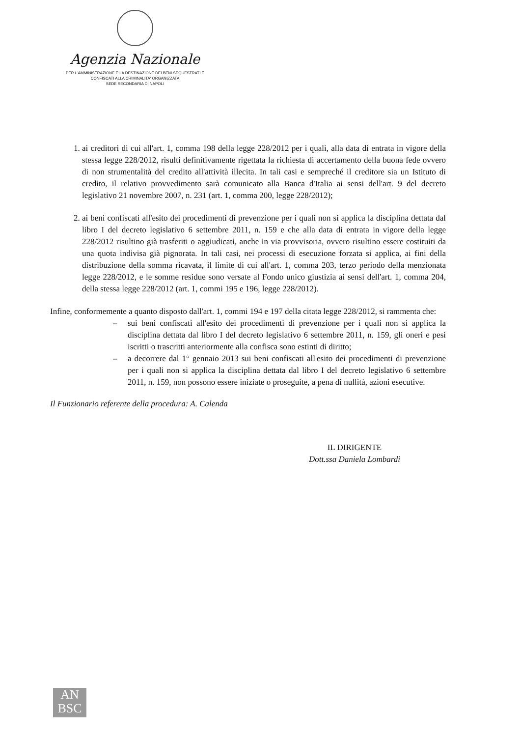Agenzia Nazionale
PER L'AMMINISTRAZIONE E LA DESTINAZIONE DEI BENI SEQUESTRATI E
CONFISCATI ALLA CRIMINALITA' ORGANIZZATA
SEDE SECONDARIA DI NAPOLI
1. ai creditori di cui all'art. 1, comma 198 della legge 228/2012 per i quali, alla data di entrata in vigore della stessa legge 228/2012, risulti definitivamente rigettata la richiesta di accertamento della buona fede ovvero di non strumentalità del credito all'attività illecita. In tali casi e sempreché il creditore sia un Istituto di credito, il relativo provvedimento sarà comunicato alla Banca d'Italia ai sensi dell'art. 9 del decreto legislativo 21 novembre 2007, n. 231 (art. 1, comma 200, legge 228/2012);
2. ai beni confiscati all'esito dei procedimenti di prevenzione per i quali non si applica la disciplina dettata dal libro I del decreto legislativo 6 settembre 2011, n. 159 e che alla data di entrata in vigore della legge 228/2012 risultino già trasferiti o aggiudicati, anche in via provvisoria, ovvero risultino essere costituiti da una quota indivisa già pignorata. In tali casi, nei processi di esecuzione forzata si applica, ai fini della distribuzione della somma ricavata, il limite di cui all'art. 1, comma 203, terzo periodo della menzionata legge 228/2012, e le somme residue sono versate al Fondo unico giustizia ai sensi dell'art. 1, comma 204, della stessa legge 228/2012 (art. 1, commi 195 e 196, legge 228/2012).
Infine, conformemente a quanto disposto dall'art. 1, commi 194 e 197 della citata legge 228/2012, si rammenta che:
– sui beni confiscati all'esito dei procedimenti di prevenzione per i quali non si applica la disciplina dettata dal libro I del decreto legislativo 6 settembre 2011, n. 159, gli oneri e pesi iscritti o trascritti anteriormente alla confisca sono estinti di diritto;
– a decorrere dal 1° gennaio 2013 sui beni confiscati all'esito dei procedimenti di prevenzione per i quali non si applica la disciplina dettata dal libro I del decreto legislativo 6 settembre 2011, n. 159, non possono essere iniziate o proseguite, a pena di nullità, azioni esecutive.
Il Funzionario referente della procedura: A. Calenda
IL DIRIGENTE
Dott.ssa Daniela Lombardi
AN
BSC